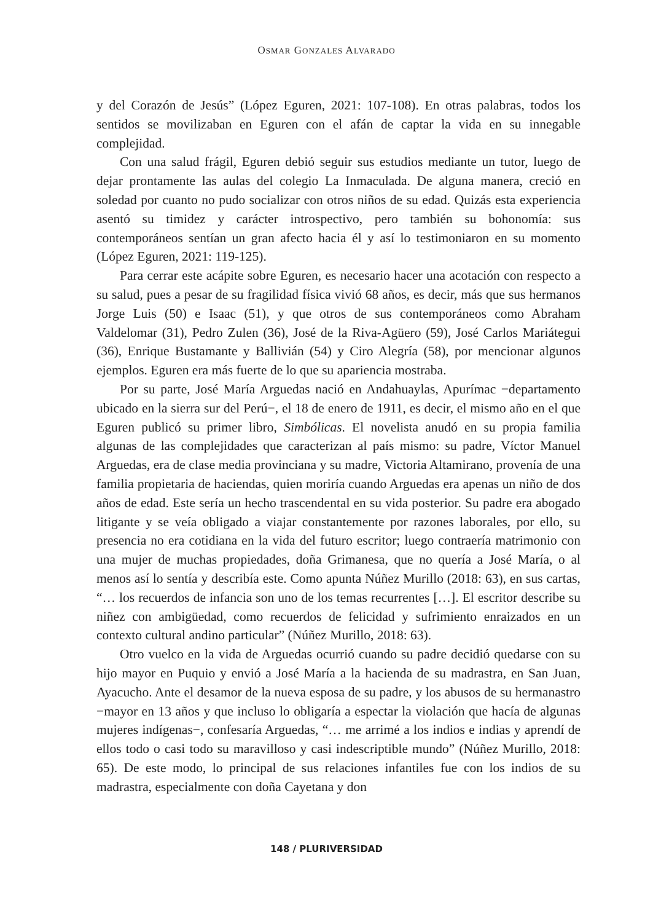OSMAR GONZALES ALVARADO
y del Corazón de Jesús” (López Eguren, 2021: 107-108). En otras palabras, todos los sentidos se movilizaban en Eguren con el afán de captar la vida en su innegable complejidad.
Con una salud frágil, Eguren debió seguir sus estudios mediante un tutor, luego de dejar prontamente las aulas del colegio La Inmaculada. De alguna manera, creció en soledad por cuanto no pudo socializar con otros niños de su edad. Quizás esta experiencia asentó su timidez y carácter introspectivo, pero también su bohonomía: sus contemporáneos sentían un gran afecto hacia él y así lo testimoniaron en su momento (López Eguren, 2021: 119-125).
Para cerrar este acápite sobre Eguren, es necesario hacer una acotación con respecto a su salud, pues a pesar de su fragilidad física vivió 68 años, es decir, más que sus hermanos Jorge Luis (50) e Isaac (51), y que otros de sus contemporáneos como Abraham Valdelomar (31), Pedro Zulen (36), José de la Riva-Agüero (59), José Carlos Mariátegui (36), Enrique Bustamante y Ballivián (54) y Ciro Alegría (58), por mencionar algunos ejemplos. Eguren era más fuerte de lo que su apariencia mostraba.
Por su parte, José María Arguedas nació en Andahuaylas, Apurímac −departamento ubicado en la sierra sur del Perú−, el 18 de enero de 1911, es decir, el mismo año en el que Eguren publicó su primer libro, Simbólicas. El novelista anudó en su propia familia algunas de las complejidades que caracterizan al país mismo: su padre, Víctor Manuel Arguedas, era de clase media provinciana y su madre, Victoria Altamirano, provenía de una familia propietaria de haciendas, quien moriría cuando Arguedas era apenas un niño de dos años de edad. Este sería un hecho trascendental en su vida posterior. Su padre era abogado litigante y se veía obligado a viajar constantemente por razones laborales, por ello, su presencia no era cotidiana en la vida del futuro escritor; luego contraería matrimonio con una mujer de muchas propiedades, doña Grimanesa, que no quería a José María, o al menos así lo sentía y describía este. Como apunta Núñez Murillo (2018: 63), en sus cartas, “… los recuerdos de infancia son uno de los temas recurrentes […]. El escritor describe su niñez con ambigüedad, como recuerdos de felicidad y sufrimiento enraizados en un contexto cultural andino particular” (Núñez Murillo, 2018: 63).
Otro vuelco en la vida de Arguedas ocurrió cuando su padre decidió quedarse con su hijo mayor en Puquio y envió a José María a la hacienda de su madrastra, en San Juan, Ayacucho. Ante el desamor de la nueva esposa de su padre, y los abusos de su hermanastro −mayor en 13 años y que incluso lo obligaría a espectar la violación que hacía de algunas mujeres indígenas−, confesaría Arguedas, “… me arrimé a los indios e indias y aprendí de ellos todo o casi todo su maravilloso y casi indescriptible mundo” (Núñez Murillo, 2018: 65). De este modo, lo principal de sus relaciones infantiles fue con los indios de su madrastra, especialmente con doña Cayetana y don
148 / PLURIVERSIDAD